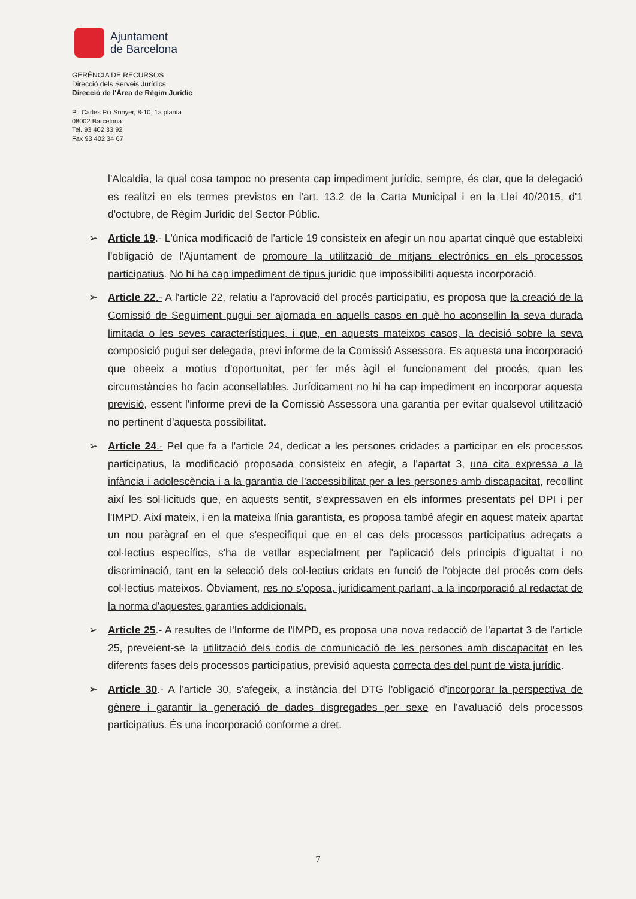Ajuntament
de Barcelona
GERÈNCIA DE RECURSOS
Direcció dels Serveis Jurídics
Direcció de l'Àrea de Règim Jurídic
Pl. Carles Pi i Sunyer, 8-10, 1a planta
08002 Barcelona
Tel. 93 402 33 92
Fax 93 402 34 67
l'Alcaldia, la qual cosa tampoc no presenta cap impediment jurídic, sempre, és clar, que la delegació es realitzi en els termes previstos en l'art. 13.2 de la Carta Municipal i en la Llei 40/2015, d'1 d'octubre, de Règim Jurídic del Sector Públic.
➢ Article 19.- L'única modificació de l'article 19 consisteix en afegir un nou apartat cinquè que estableixi l'obligació de l'Ajuntament de promoure la utilització de mitjans electrònics en els processos participatius. No hi ha cap impediment de tipus jurídic que impossibiliti aquesta incorporació.
➢ Article 22.- A l'article 22, relatiu a l'aprovació del procés participatiu, es proposa que la creació de la Comissió de Seguiment pugui ser ajornada en aquells casos en què ho aconsellin la seva durada limitada o les seves característiques, i que, en aquests mateixos casos, la decisió sobre la seva composició pugui ser delegada, previ informe de la Comissió Assessora. Es aquesta una incorporació que obeeix a motius d'oportunitat, per fer més àgil el funcionament del procés, quan les circumstàncies ho facin aconsellables. Jurídicament no hi ha cap impediment en incorporar aquesta previsió, essent l'informe previ de la Comissió Assessora una garantia per evitar qualsevol utilització no pertinent d'aquesta possibilitat.
➢ Article 24.- Pel que fa a l'article 24, dedicat a les persones cridades a participar en els processos participatius, la modificació proposada consisteix en afegir, a l'apartat 3, una cita expressa a la infància i adolescència i a la garantia de l'accessibilitat per a les persones amb discapacitat, recollint així les sol·licituds que, en aquests sentit, s'expressaven en els informes presentats pel DPI i per l'IMPD. Així mateix, i en la mateixa línia garantista, es proposa també afegir en aquest mateix apartat un nou paràgraf en el que s'especifiqui que en el cas dels processos participatius adreçats a col·lectius específics, s'ha de vetllar especialment per l'aplicació dels principis d'igualtat i no discriminació, tant en la selecció dels col·lectius cridats en funció de l'objecte del procés com dels col·lectius mateixos. Òbviament, res no s'oposa, jurídicament parlant, a la incorporació al redactat de la norma d'aquestes garanties addicionals.
➢ Article 25.- A resultes de l'Informe de l'IMPD, es proposa una nova redacció de l'apartat 3 de l'article 25, preveient-se la utilització dels codis de comunicació de les persones amb discapacitat en les diferents fases dels processos participatius, previsió aquesta correcta des del punt de vista jurídic.
➢ Article 30.- A l'article 30, s'afegeix, a instància del DTG l'obligació d'incorporar la perspectiva de gènere i garantir la generació de dades disgregades per sexe en l'avaluació dels processos participatius. És una incorporació conforme a dret.
7